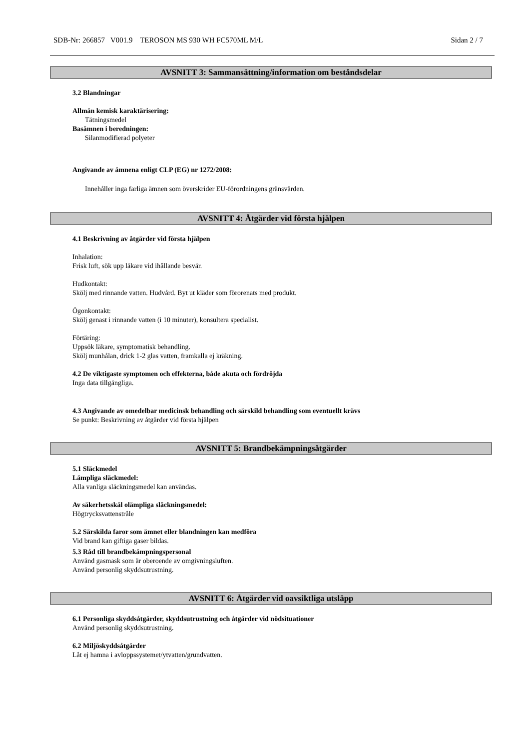SDB-Nr: 266857 V001.9 TEROSON MS 930 WH FC570ML M/L Sidan 2 / 7
AVSNITT 3: Sammansättning/information om beståndsdelar
3.2 Blandningar
Allmän kemisk karaktärisering:
Tätningsmedel
Basämnen i beredningen:
Silanmodifierad polyeter
Angivande av ämnena enligt CLP (EG) nr 1272/2008:
Innehåller inga farliga ämnen som överskrider EU-förordningens gränsvärden.
AVSNITT 4: Åtgärder vid första hjälpen
4.1 Beskrivning av åtgärder vid första hjälpen
Inhalation:
Frisk luft, sök upp läkare vid ihållande besvär.
Hudkontakt:
Skölj med rinnande vatten. Hudvård. Byt ut kläder som förorenats med produkt.
Ögonkontakt:
Skölj genast i rinnande vatten (i 10 minuter), konsultera specialist.
Förtäring:
Uppsök läkare, symptomatisk behandling.
Skölj munhålan, drick 1-2 glas vatten, framkalla ej kräkning.
4.2 De viktigaste symptomen och effekterna, både akuta och fördröjda
Inga data tillgängliga.
4.3 Angivande av omedelbar medicinsk behandling och särskild behandling som eventuellt krävs
Se punkt: Beskrivning av åtgärder vid första hjälpen
AVSNITT 5: Brandbekämpningsåtgärder
5.1 Släckmedel
Lämpliga släckmedel:
Alla vanliga släckningsmedel kan användas.
Av säkerhetsskäl olämpliga släckningsmedel:
Högtrycksvattenstråle
5.2 Särskilda faror som ämnet eller blandningen kan medföra
Vid brand kan giftiga gaser bildas.
5.3 Råd till brandbekämpningspersonal
Använd gasmask som är oberoende av omgivningsluften.
Använd personlig skyddsutrustning.
AVSNITT 6: Åtgärder vid oavsiktliga utsläpp
6.1 Personliga skyddsåtgärder, skyddsutrustning och åtgärder vid nödsituationer
Använd personlig skyddsutrustning.
6.2 Miljöskyddsåtgärder
Låt ej hamna i avloppssystemet/ytvatten/grundvatten.